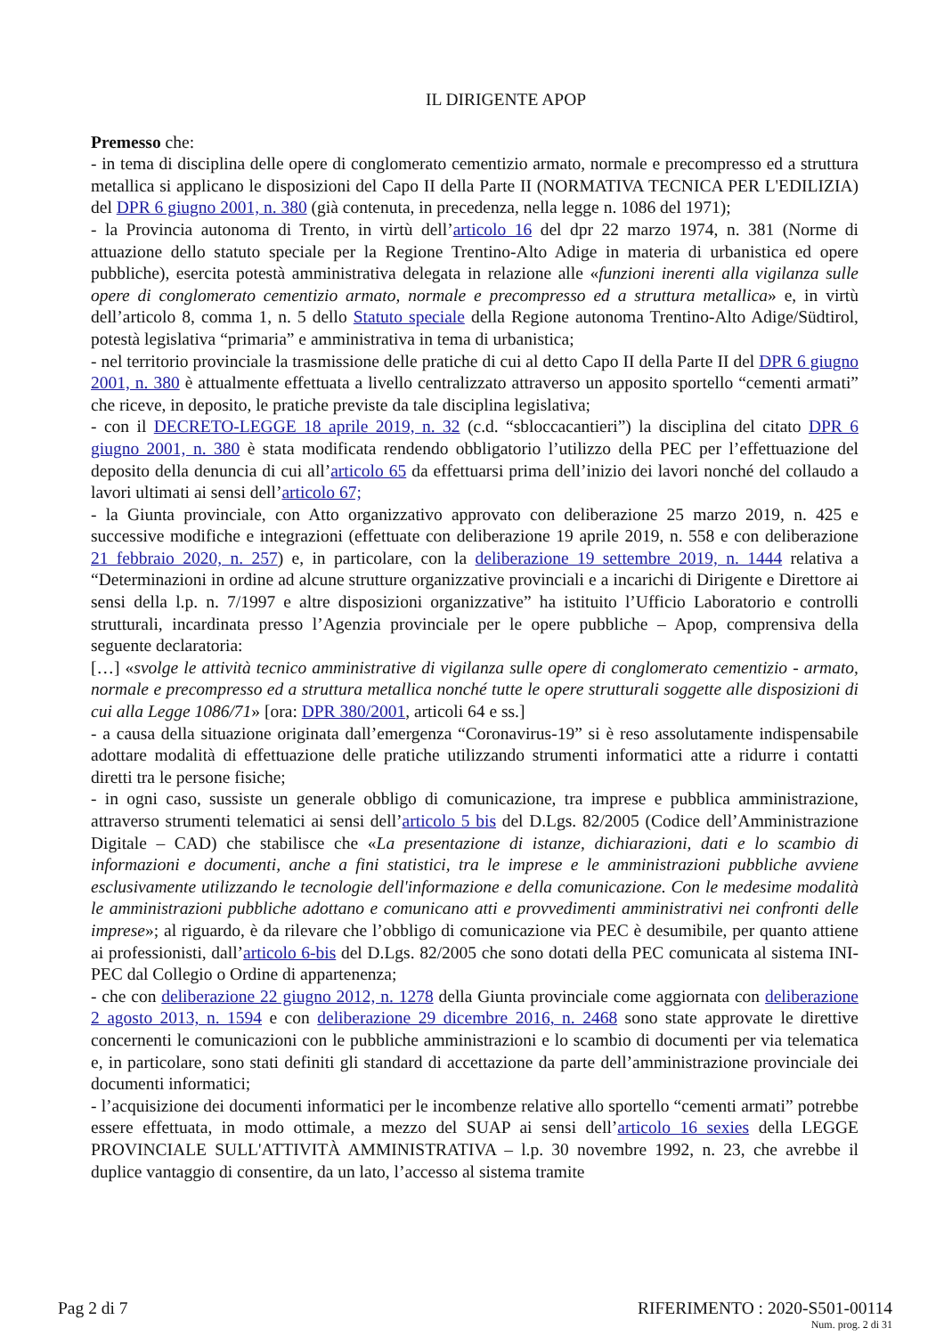IL DIRIGENTE APOP
Premesso che:
- in tema di disciplina delle opere di conglomerato cementizio armato, normale e precompresso ed a struttura metallica si applicano le disposizioni del Capo II della Parte II (NORMATIVA TECNICA PER L'EDILIZIA) del DPR 6 giugno 2001, n. 380 (già contenuta, in precedenza, nella legge n. 1086 del 1971);
- la Provincia autonoma di Trento, in virtù dell’articolo 16 del dpr 22 marzo 1974, n. 381 (Norme di attuazione dello statuto speciale per la Regione Trentino-Alto Adige in materia di urbanistica ed opere pubbliche), esercita potestà amministrativa delegata in relazione alle «funzioni inerenti alla vigilanza sulle opere di conglomerato cementizio armato, normale e precompresso ed a struttura metallica» e, in virtù dell’articolo 8, comma 1, n. 5 dello Statuto speciale della Regione autonoma Trentino-Alto Adige/Südtirol, potestà legislativa “primaria” e amministrativa in tema di urbanistica;
- nel territorio provinciale la trasmissione delle pratiche di cui al detto Capo II della Parte II del DPR 6 giugno 2001, n. 380 è attualmente effettuata a livello centralizzato attraverso un apposito sportello “cementi armati” che riceve, in deposito, le pratiche previste da tale disciplina legislativa;
- con il DECRETO-LEGGE 18 aprile 2019, n. 32 (c.d. “sbloccacantieri”) la disciplina del citato DPR 6 giugno 2001, n. 380 è stata modificata rendendo obbligatorio l’utilizzo della PEC per l’effettuazione del deposito della denuncia di cui all’articolo 65 da effettuarsi prima dell’inizio dei lavori nonché del collaudo a lavori ultimati ai sensi dell’articolo 67;
- la Giunta provinciale, con Atto organizzativo approvato con deliberazione 25 marzo 2019, n. 425 e successive modifiche e integrazioni (effettuate con deliberazione 19 aprile 2019, n. 558 e con deliberazione 21 febbraio 2020, n. 257) e, in particolare, con la deliberazione 19 settembre 2019, n. 1444 relativa a “Determinazioni in ordine ad alcune strutture organizzative provinciali e a incarichi di Dirigente e Direttore ai sensi della l.p. n. 7/1997 e altre disposizioni organizzative” ha istituito l’Ufficio Laboratorio e controlli strutturali, incardinata presso l’Agenzia provinciale per le opere pubbliche – Apop, comprensiva della seguente declaratoria:
[…] «svolge le attività tecnico amministrative di vigilanza sulle opere di conglomerato cementizio - armato, normale e precompresso ed a struttura metallica nonché tutte le opere strutturali soggette alle disposizioni di cui alla Legge 1086/71» [ora: DPR 380/2001, articoli 64 e ss.]
- a causa della situazione originata dall’emergenza “Coronavirus-19” si è reso assolutamente indispensabile adottare modalità di effettuazione delle pratiche utilizzando strumenti informatici atte a ridurre i contatti diretti tra le persone fisiche;
- in ogni caso, sussiste un generale obbligo di comunicazione, tra imprese e pubblica amministrazione, attraverso strumenti telematici ai sensi dell’articolo 5 bis del D.Lgs. 82/2005 (Codice dell’Amministrazione Digitale – CAD) che stabilisce che «La presentazione di istanze, dichiarazioni, dati e lo scambio di informazioni e documenti, anche a fini statistici, tra le imprese e le amministrazioni pubbliche avviene esclusivamente utilizzando le tecnologie dell'informazione e della comunicazione. Con le medesime modalità le amministrazioni pubbliche adottano e comunicano atti e provvedimenti amministrativi nei confronti delle imprese»; al riguardo, è da rilevare che l’obbligo di comunicazione via PEC è desumibile, per quanto attiene ai professionisti, dall’articolo 6-bis del D.Lgs. 82/2005 che sono dotati della PEC comunicata al sistema INI-PEC dal Collegio o Ordine di appartenenza;
- che con deliberazione 22 giugno 2012, n. 1278 della Giunta provinciale come aggiornata con deliberazione 2 agosto 2013, n. 1594 e con deliberazione 29 dicembre 2016, n. 2468 sono state approvate le direttive concernenti le comunicazioni con le pubbliche amministrazioni e lo scambio di documenti per via telematica e, in particolare, sono stati definiti gli standard di accettazione da parte dell’amministrazione provinciale dei documenti informatici;
- l’acquisizione dei documenti informatici per le incombenze relative allo sportello “cementi armati” potrebbe essere effettuata, in modo ottimale, a mezzo del SUAP ai sensi dell’articolo 16 sexies della LEGGE PROVINCIALE SULL'ATTIVITÀ AMMINISTRATIVA – l.p. 30 novembre 1992, n. 23, che avrebbe il duplice vantaggio di consentire, da un lato, l’accesso al sistema tramite
Pag 2 di 7 RIFERIMENTO : 2020-S501-00114
Num. prog. 2 di 31